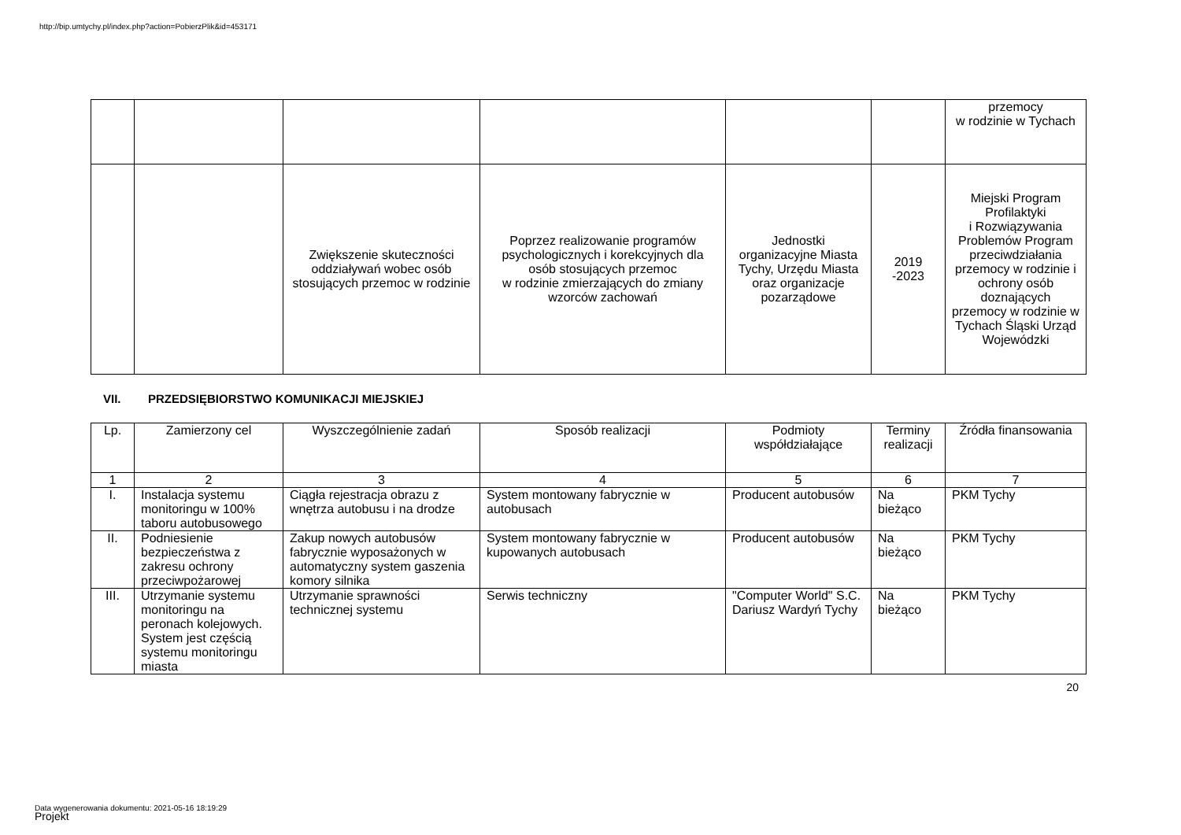http://bip.umtychy.pl/index.php?action=PobierzPlik&id=453171
| | | | | | | przemocy w rodzinie w Tychach |
| | | Zwiększenie skuteczności oddziaływań wobec osób stosujących przemoc w rodzinie | Poprzez realizowanie programów psychologicznych i korekcyjnych dla osób stosujących przemoc w rodzinie zmierzających do zmiany wzorców zachowań | Jednostki organizacyjne Miasta Tychy, Urzędu Miasta oraz organizacje pozarządowe | 2019 -2023 | Miejski Program Profilaktyki i Rozwiązywania Problemów Program przeciwdziałania przemocy w rodzinie i ochrony osób doznających przemocy w rodzinie w Tychach Śląski Urząd Wojewódzki |
VII. PRZEDSIĘBIORSTWO KOMUNIKACJI MIEJSKIEJ
| Lp. | Zamierzony cel | Wyszczególnienie zadań | Sposób realizacji | Podmioty współdziałające | Terminy realizacji | Źródła finansowania |
| --- | --- | --- | --- | --- | --- | --- |
| 1 | 2 | 3 | 4 | 5 | 6 | 7 |
| I. | Instalacja systemu monitoringu w 100% taboru autobusowego | Ciągła rejestracja obrazu z wnętrza autobusu i na drodze | System montowany fabrycznie w autobusach | Producent autobusów | Na bieżąco | PKM Tychy |
| II. | Podniesienie bezpieczeństwa z zakresu ochrony przeciwpożarowej | Zakup nowych autobusów fabrycznie wyposażonych w automatyczny system gaszenia komory silnika | System montowany fabrycznie w kupowanych autobusach | Producent autobusów | Na bieżąco | PKM Tychy |
| III. | Utrzymanie systemu monitoringu na peronach kolejowych. System jest częścią systemu monitoringu miasta | Utrzymanie sprawności technicznej systemu | Serwis techniczny | "Computer World" S.C. Dariusz Wardyń Tychy | Na bieżąco | PKM Tychy |
20
Data wygenerowania dokumentu: 2021-05-16 18:19:29
Projekt